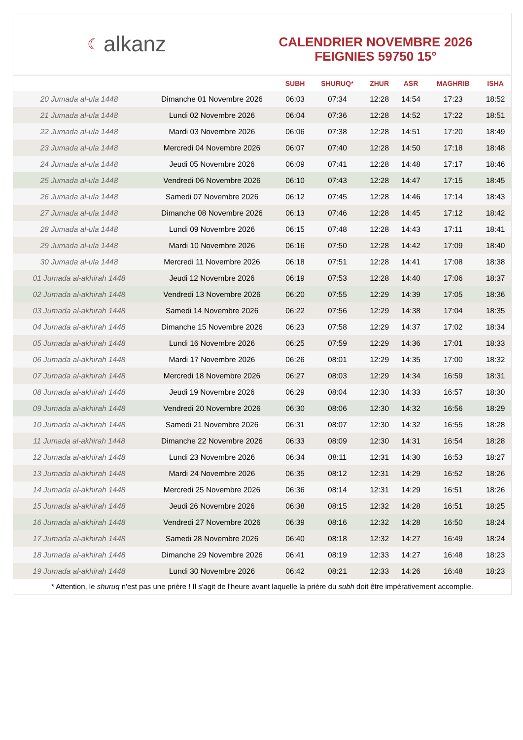☾ alkanz
CALENDRIER NOVEMBRE 2026
FEIGNIES 59750 15°
| | | SUBH | SHURUQ* | ZHUR | ASR | MAGHRIB | ISHA |
| --- | --- | --- | --- | --- | --- | --- | --- |
| 20 Jumada al-ula 1448 | Dimanche 01 Novembre 2026 | 06:03 | 07:34 | 12:28 | 14:54 | 17:23 | 18:52 |
| 21 Jumada al-ula 1448 | Lundi 02 Novembre 2026 | 06:04 | 07:36 | 12:28 | 14:52 | 17:22 | 18:51 |
| 22 Jumada al-ula 1448 | Mardi 03 Novembre 2026 | 06:06 | 07:38 | 12:28 | 14:51 | 17:20 | 18:49 |
| 23 Jumada al-ula 1448 | Mercredi 04 Novembre 2026 | 06:07 | 07:40 | 12:28 | 14:50 | 17:18 | 18:48 |
| 24 Jumada al-ula 1448 | Jeudi 05 Novembre 2026 | 06:09 | 07:41 | 12:28 | 14:48 | 17:17 | 18:46 |
| 25 Jumada al-ula 1448 | Vendredi 06 Novembre 2026 | 06:10 | 07:43 | 12:28 | 14:47 | 17:15 | 18:45 |
| 26 Jumada al-ula 1448 | Samedi 07 Novembre 2026 | 06:12 | 07:45 | 12:28 | 14:46 | 17:14 | 18:43 |
| 27 Jumada al-ula 1448 | Dimanche 08 Novembre 2026 | 06:13 | 07:46 | 12:28 | 14:45 | 17:12 | 18:42 |
| 28 Jumada al-ula 1448 | Lundi 09 Novembre 2026 | 06:15 | 07:48 | 12:28 | 14:43 | 17:11 | 18:41 |
| 29 Jumada al-ula 1448 | Mardi 10 Novembre 2026 | 06:16 | 07:50 | 12:28 | 14:42 | 17:09 | 18:40 |
| 30 Jumada al-ula 1448 | Mercredi 11 Novembre 2026 | 06:18 | 07:51 | 12:28 | 14:41 | 17:08 | 18:38 |
| 01 Jumada al-akhirah 1448 | Jeudi 12 Novembre 2026 | 06:19 | 07:53 | 12:28 | 14:40 | 17:06 | 18:37 |
| 02 Jumada al-akhirah 1448 | Vendredi 13 Novembre 2026 | 06:20 | 07:55 | 12:29 | 14:39 | 17:05 | 18:36 |
| 03 Jumada al-akhirah 1448 | Samedi 14 Novembre 2026 | 06:22 | 07:56 | 12:29 | 14:38 | 17:04 | 18:35 |
| 04 Jumada al-akhirah 1448 | Dimanche 15 Novembre 2026 | 06:23 | 07:58 | 12:29 | 14:37 | 17:02 | 18:34 |
| 05 Jumada al-akhirah 1448 | Lundi 16 Novembre 2026 | 06:25 | 07:59 | 12:29 | 14:36 | 17:01 | 18:33 |
| 06 Jumada al-akhirah 1448 | Mardi 17 Novembre 2026 | 06:26 | 08:01 | 12:29 | 14:35 | 17:00 | 18:32 |
| 07 Jumada al-akhirah 1448 | Mercredi 18 Novembre 2026 | 06:27 | 08:03 | 12:29 | 14:34 | 16:59 | 18:31 |
| 08 Jumada al-akhirah 1448 | Jeudi 19 Novembre 2026 | 06:29 | 08:04 | 12:30 | 14:33 | 16:57 | 18:30 |
| 09 Jumada al-akhirah 1448 | Vendredi 20 Novembre 2026 | 06:30 | 08:06 | 12:30 | 14:32 | 16:56 | 18:29 |
| 10 Jumada al-akhirah 1448 | Samedi 21 Novembre 2026 | 06:31 | 08:07 | 12:30 | 14:32 | 16:55 | 18:28 |
| 11 Jumada al-akhirah 1448 | Dimanche 22 Novembre 2026 | 06:33 | 08:09 | 12:30 | 14:31 | 16:54 | 18:28 |
| 12 Jumada al-akhirah 1448 | Lundi 23 Novembre 2026 | 06:34 | 08:11 | 12:31 | 14:30 | 16:53 | 18:27 |
| 13 Jumada al-akhirah 1448 | Mardi 24 Novembre 2026 | 06:35 | 08:12 | 12:31 | 14:29 | 16:52 | 18:26 |
| 14 Jumada al-akhirah 1448 | Mercredi 25 Novembre 2026 | 06:36 | 08:14 | 12:31 | 14:29 | 16:51 | 18:26 |
| 15 Jumada al-akhirah 1448 | Jeudi 26 Novembre 2026 | 06:38 | 08:15 | 12:32 | 14:28 | 16:51 | 18:25 |
| 16 Jumada al-akhirah 1448 | Vendredi 27 Novembre 2026 | 06:39 | 08:16 | 12:32 | 14:28 | 16:50 | 18:24 |
| 17 Jumada al-akhirah 1448 | Samedi 28 Novembre 2026 | 06:40 | 08:18 | 12:32 | 14:27 | 16:49 | 18:24 |
| 18 Jumada al-akhirah 1448 | Dimanche 29 Novembre 2026 | 06:41 | 08:19 | 12:33 | 14:27 | 16:48 | 18:23 |
| 19 Jumada al-akhirah 1448 | Lundi 30 Novembre 2026 | 06:42 | 08:21 | 12:33 | 14:26 | 16:48 | 18:23 |
* Attention, le shuruq n'est pas une prière ! Il s'agit de l'heure avant laquelle la prière du subh doit être impérativement accomplie.